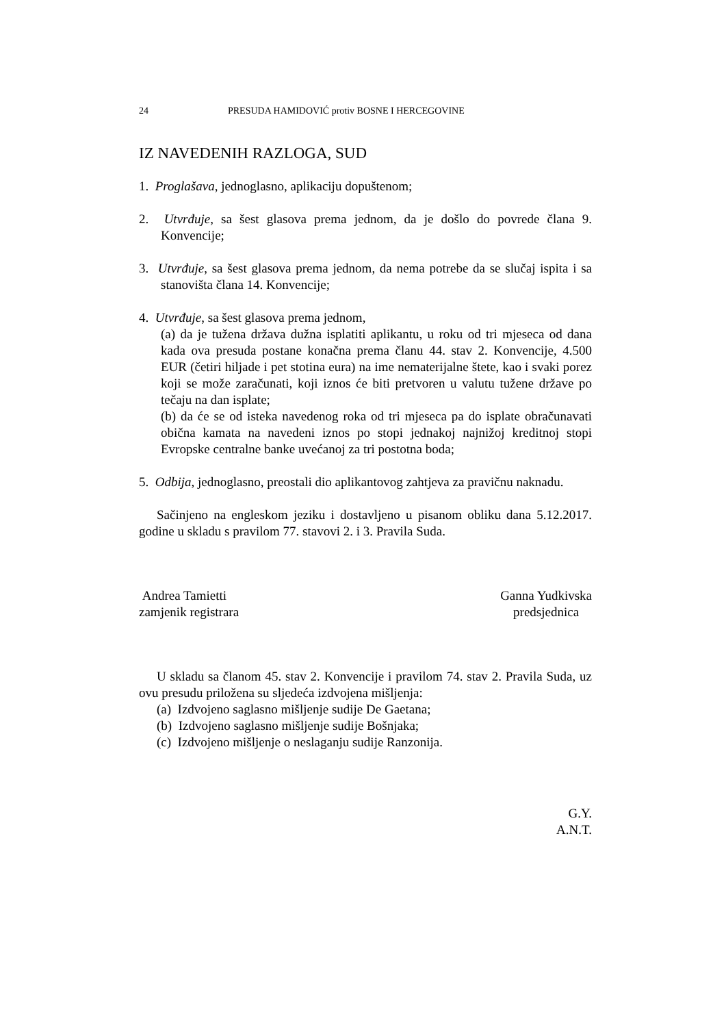24 PRESUDA HAMIDOVIĆ protiv BOSNE I HERCEGOVINE
IZ NAVEDENIH RAZLOGA, SUD
1. Proglašava, jednoglasno, aplikaciju dopuštenom;
2. Utvrđuje, sa šest glasova prema jednom, da je došlo do povrede člana 9. Konvencije;
3. Utvrđuje, sa šest glasova prema jednom, da nema potrebe da se slučaj ispita i sa stanovišta člana 14. Konvencije;
4. Utvrđuje, sa šest glasova prema jednom,
(a) da je tužena država dužna isplatiti aplikantu, u roku od tri mjeseca od dana kada ova presuda postane konačna prema članu 44. stav 2. Konvencije, 4.500 EUR (četiri hiljade i pet stotina eura) na ime nematerijalne štete, kao i svaki porez koji se može zaračunati, koji iznos će biti pretvoren u valutu tužene države po tečaju na dan isplate;
(b) da će se od isteka navedenog roka od tri mjeseca pa do isplate obračunavati obična kamata na navedeni iznos po stopi jednakoj najnižoj kreditnoj stopi Evropske centralne banke uvećanoj za tri postotna boda;
5. Odbija, jednoglasno, preostali dio aplikantovog zahtjeva za pravičnu naknadu.
Sačinjeno na engleskom jeziku i dostavljeno u pisanom obliku dana 5.12.2017. godine u skladu s pravilom 77. stavovi 2. i 3. Pravila Suda.
Andrea Tamietti
zamjenik registrara
Ganna Yudkivska
predsjednica
U skladu sa članom 45. stav 2. Konvencije i pravilom 74. stav 2. Pravila Suda, uz ovu presudu priložena su sljedeća izdvojena mišljenja:
(a) Izdvojeno saglasno mišljenje sudije De Gaetana;
(b) Izdvojeno saglasno mišljenje sudije Bošnjaka;
(c) Izdvojeno mišljenje o neslaganju sudije Ranzonija.
G.Y.
A.N.T.